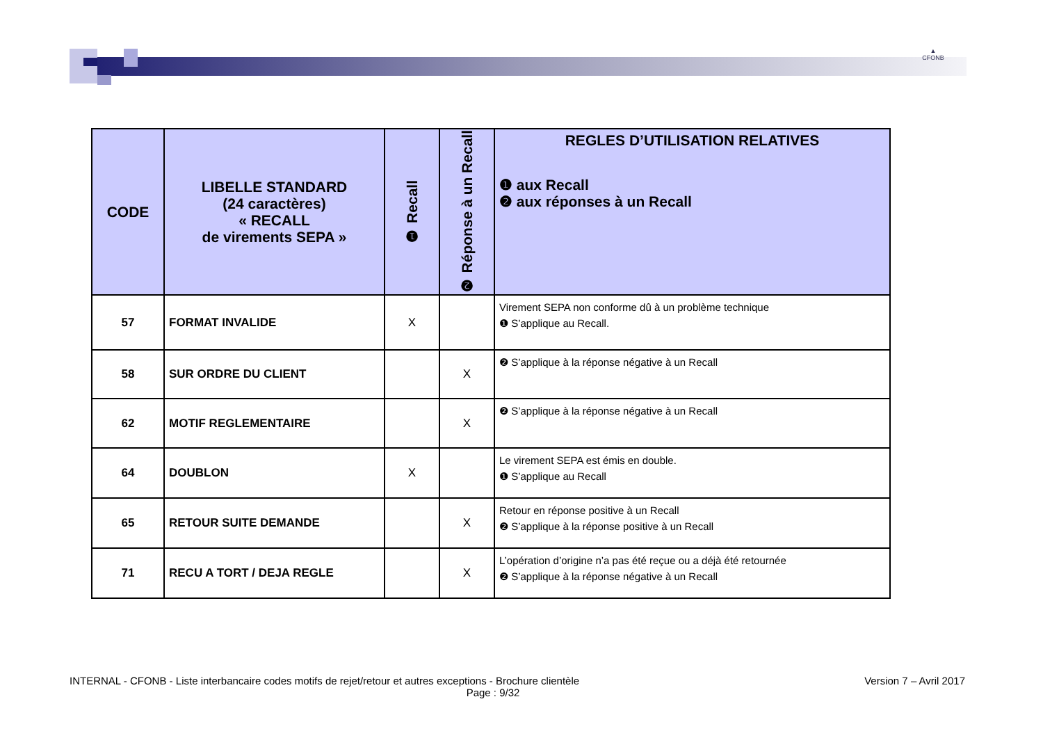▲
CFONB
| CODE | LIBELLE STANDARD (24 caractères) « RECALL de virements SEPA » | ❶ Recall | ❷ Réponse à un Recall | REGLES D’UTILISATION RELATIVES ❶ aux Recall ❷ aux réponses à un Recall |
| --- | --- | --- | --- | --- |
| 57 | FORMAT INVALIDE | X | | Virement SEPA non conforme dû à un problème technique ❶ S’applique au Recall. |
| 58 | SUR ORDRE DU CLIENT | | X | ❷ S’applique à la réponse négative à un Recall |
| 62 | MOTIF REGLEMENTAIRE | | X | ❷ S’applique à la réponse négative à un Recall |
| 64 | DOUBLON | X | | Le virement SEPA est émis en double. ❶ S’applique au Recall |
| 65 | RETOUR SUITE DEMANDE | | X | Retour en réponse positive à un Recall ❷ S’applique à la réponse positive à un Recall |
| 71 | RECU A TORT / DEJA REGLE | | X | L’opération d’origine n’a pas été reçue ou a déjà été retournée ❷ S’applique à la réponse négative à un Recall |
Version 7 – Avril 2017 INTERNAL - CFONB - Liste interbancaire codes motifs de rejet/retour et autres exceptions - Brochure clientèle
Page : 9/32